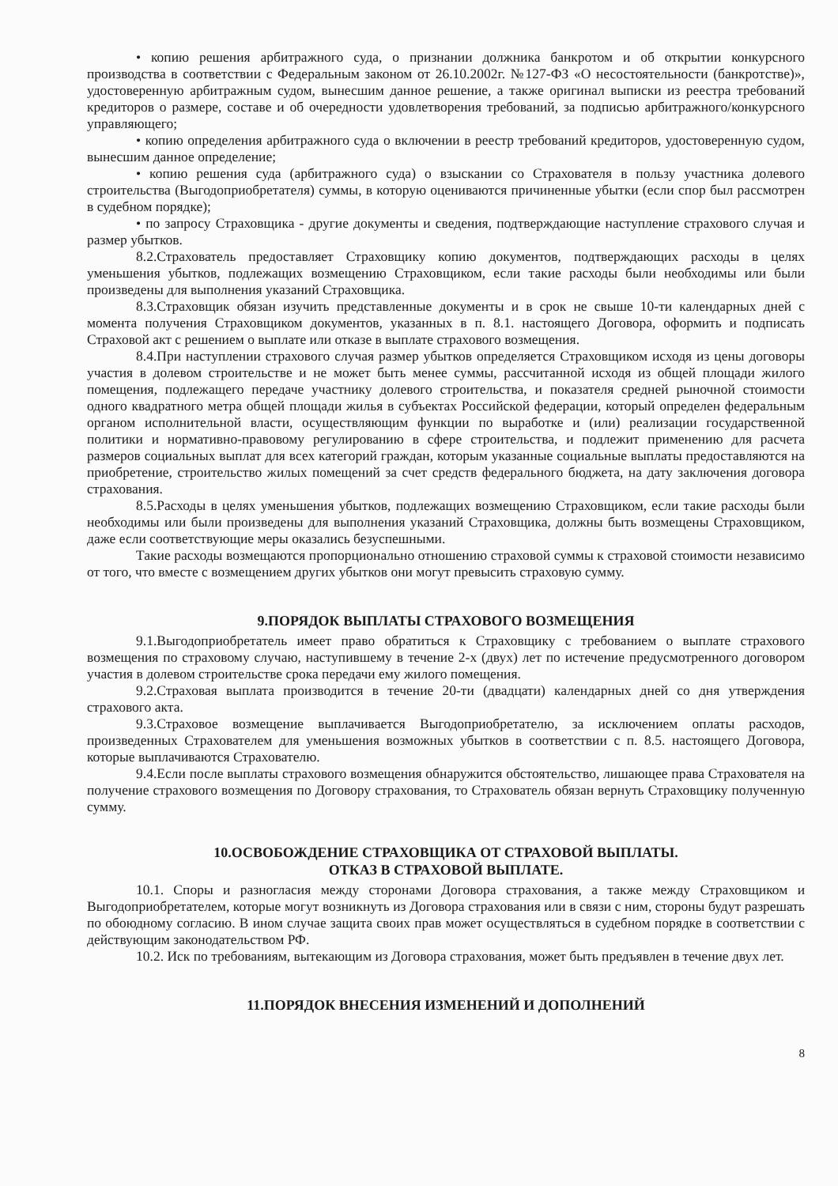• копию решения арбитражного суда, о признании должника банкротом и об открытии конкурсного производства в соответствии с Федеральным законом от 26.10.2002г. №127-ФЗ «О несостоятельности (банкротстве)», удостоверенную арбитражным судом, вынесшим данное решение, а также оригинал выписки из реестра требований кредиторов о размере, составе и об очередности удовлетворения требований, за подписью арбитражного/конкурсного управляющего;
• копию определения арбитражного суда о включении в реестр требований кредиторов, удостоверенную судом, вынесшим данное определение;
• копию решения суда (арбитражного суда) о взыскании со Страхователя в пользу участника долевого строительства (Выгодоприобретателя) суммы, в которую оцениваются причиненные убытки (если спор был рассмотрен в судебном порядке);
• по запросу Страховщика - другие документы и сведения, подтверждающие наступление страхового случая и размер убытков.
8.2.Страхователь предоставляет Страховщику копию документов, подтверждающих расходы в целях уменьшения убытков, подлежащих возмещению Страховщиком, если такие расходы были необходимы или были произведены для выполнения указаний Страховщика.
8.3.Страховщик обязан изучить представленные документы и в срок не свыше 10-ти календарных дней с момента получения Страховщиком документов, указанных в п. 8.1. настоящего Договора, оформить и подписать Страховой акт с решением о выплате или отказе в выплате страхового возмещения.
8.4.При наступлении страхового случая размер убытков определяется Страховщиком исходя из цены договоры участия в долевом строительстве и не может быть менее суммы, рассчитанной исходя из общей площади жилого помещения, подлежащего передаче участнику долевого строительства, и показателя средней рыночной стоимости одного квадратного метра общей площади жилья в субъектах Российской федерации, который определен федеральным органом исполнительной власти, осуществляющим функции по выработке и (или) реализации государственной политики и нормативно-правовому регулированию в сфере строительства, и подлежит применению для расчета размеров социальных выплат для всех категорий граждан, которым указанные социальные выплаты предоставляются на приобретение, строительство жилых помещений за счет средств федерального бюджета, на дату заключения договора страхования.
8.5.Расходы в целях уменьшения убытков, подлежащих возмещению Страховщиком, если такие расходы были необходимы или были произведены для выполнения указаний Страховщика, должны быть возмещены Страховщиком, даже если соответствующие меры оказались безуспешными.
Такие расходы возмещаются пропорционально отношению страховой суммы к страховой стоимости независимо от того, что вместе с возмещением других убытков они могут превысить страховую сумму.
9.ПОРЯДОК ВЫПЛАТЫ СТРАХОВОГО ВОЗМЕЩЕНИЯ
9.1.Выгодоприобретатель имеет право обратиться к Страховщику с требованием о выплате страхового возмещения по страховому случаю, наступившему в течение 2-х (двух) лет по истечение предусмотренного договором участия в долевом строительстве срока передачи ему жилого помещения.
9.2.Страховая выплата производится в течение 20-ти (двадцати) календарных дней со дня утверждения страхового акта.
9.3.Страховое возмещение выплачивается Выгодоприобретателю, за исключением оплаты расходов, произведенных Страхователем для уменьшения возможных убытков в соответствии с п. 8.5. настоящего Договора, которые выплачиваются Страхователю.
9.4.Если после выплаты страхового возмещения обнаружится обстоятельство, лишающее права Страхователя на получение страхового возмещения по Договору страхования, то Страхователь обязан вернуть Страховщику полученную сумму.
10.ОСВОБОЖДЕНИЕ СТРАХОВЩИКА ОТ СТРАХОВОЙ ВЫПЛАТЫ.
ОТКАЗ В СТРАХОВОЙ ВЫПЛАТЕ.
10.1. Споры и разногласия между сторонами Договора страхования, а также между Страховщиком и Выгодоприобретателем, которые могут возникнуть из Договора страхования или в связи с ним, стороны будут разрешать по обоюдному согласию. В ином случае защита своих прав может осуществляться в судебном порядке в соответствии с действующим законодательством РФ.
10.2. Иск по требованиям, вытекающим из Договора страхования, может быть предъявлен в течение двух лет.
11.ПОРЯДОК ВНЕСЕНИЯ ИЗМЕНЕНИЙ И ДОПОЛНЕНИЙ
8